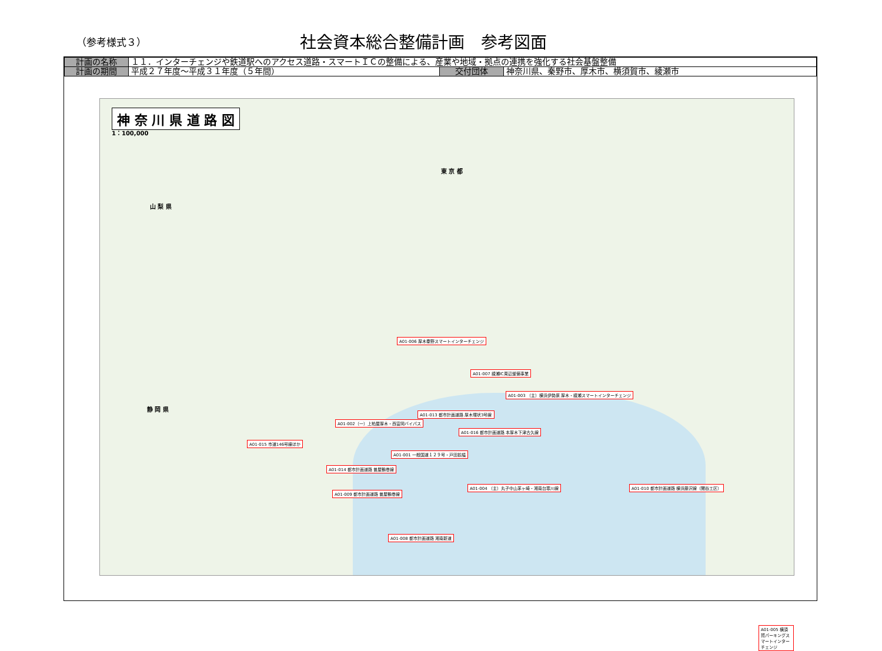（参考様式３）
社会資本総合整備計画　参考図面
| 計画の名称 | １１．インターチェンジや鉄道駅へのアクセス道路・スマートＩＣの整備による、産業や地域・拠点の連携を強化する社会基盤整備 | | |
| 計画の期間 | 平成２７年度～平成３１年度（５年間） | 交付団体 | 神奈川県、秦野市、厚木市、横須賀市、綾瀬市 |
神 奈 川 県 道 路 図
1：100,000
山 梨 県
東 京 都
静 岡 県
A01-006 厚木秦野スマートインターチェンジ
A01-007 綾瀬IC周辺整備事業
A01-003 （主）横浜伊勢原 厚木・綾瀬スマートインターチェンジ
A01-013 都市計画道路 厚木環状3号線
A01-002（一）上粕屋厚木・西富岡バイパス
A01-016 都市計画道路 本厚木下津古久線
A01-015 市道146号線ほか
A01-001 一般国道１２９号・戸田拡幅
A01-014 都市計画道路 曽屋鶴巻線
A01-009 都市計画道路 曽屋鶴巻線
A01-004 （主）丸子中山茅ヶ崎・湘南台寒川線
A01-010 都市計画道路 横浜藤沢線（関谷工区）
A01-008 都市計画道路 湘南新道
A01-005 横須賀パーキングスマートインターチェンジ